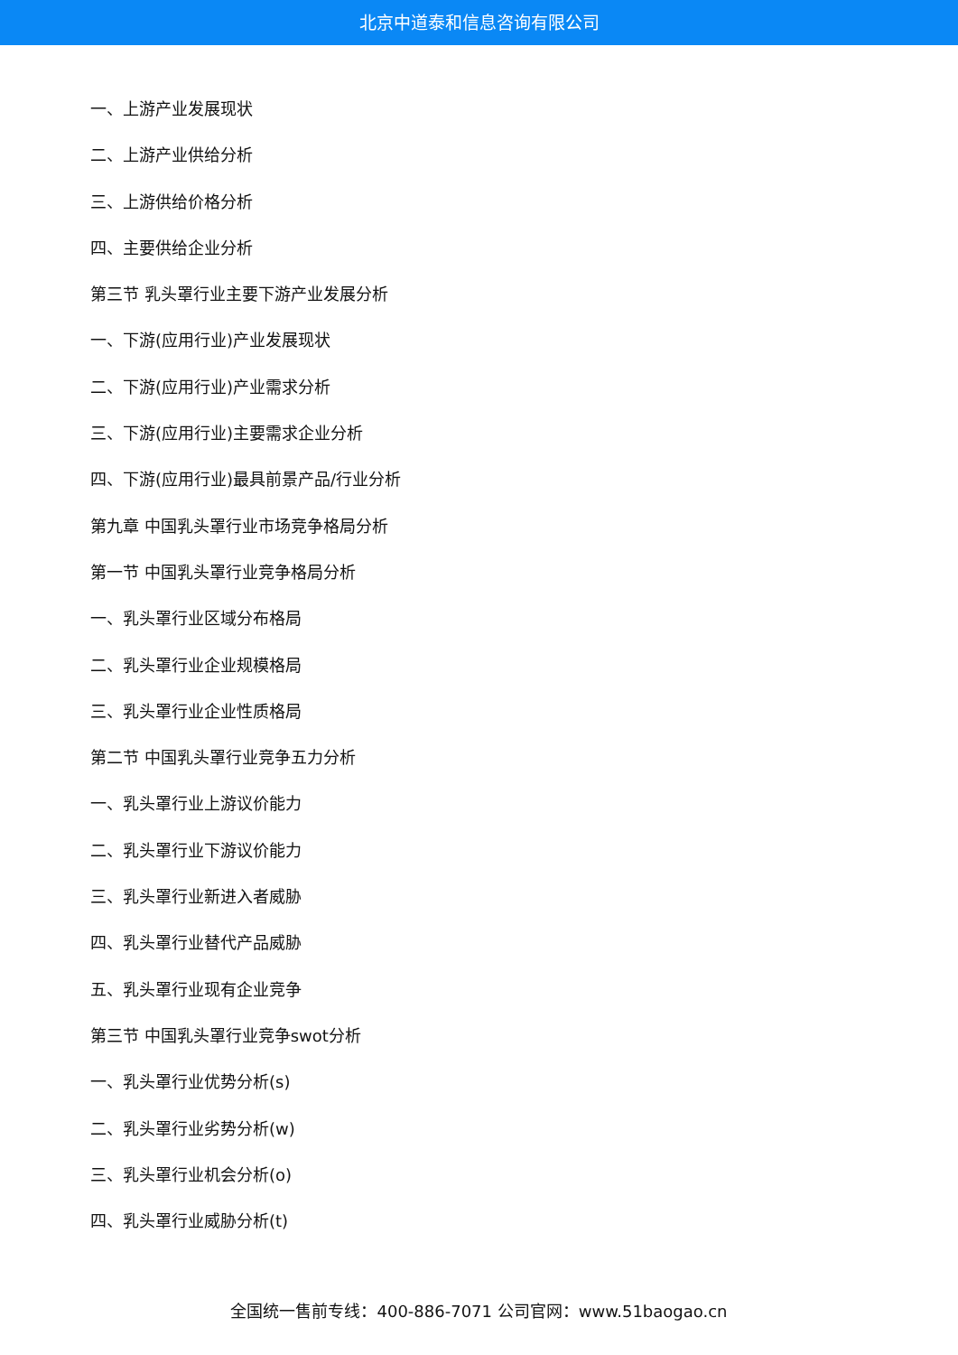北京中道泰和信息咨询有限公司
一、上游产业发展现状
二、上游产业供给分析
三、上游供给价格分析
四、主要供给企业分析
第三节 乳头罩行业主要下游产业发展分析
一、下游(应用行业)产业发展现状
二、下游(应用行业)产业需求分析
三、下游(应用行业)主要需求企业分析
四、下游(应用行业)最具前景产品/行业分析
第九章 中国乳头罩行业市场竞争格局分析
第一节 中国乳头罩行业竞争格局分析
一、乳头罩行业区域分布格局
二、乳头罩行业企业规模格局
三、乳头罩行业企业性质格局
第二节 中国乳头罩行业竞争五力分析
一、乳头罩行业上游议价能力
二、乳头罩行业下游议价能力
三、乳头罩行业新进入者威胁
四、乳头罩行业替代产品威胁
五、乳头罩行业现有企业竞争
第三节 中国乳头罩行业竞争swot分析
一、乳头罩行业优势分析(s)
二、乳头罩行业劣势分析(w)
三、乳头罩行业机会分析(o)
四、乳头罩行业威胁分析(t)
全国统一售前专线：400-886-7071 公司官网：www.51baogao.cn